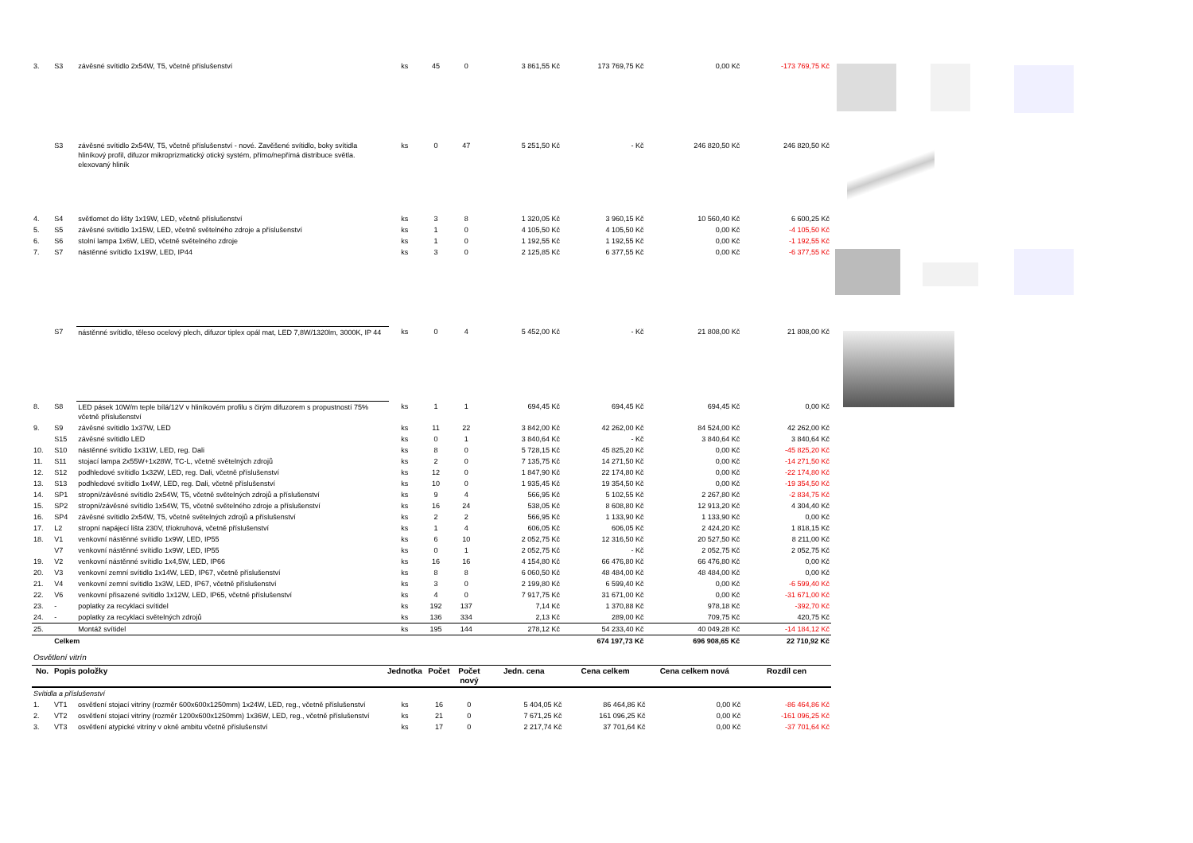| 3. | S3 | závěsné svítidlo 2x54W, T5, včetně příslušenství | ks | 45 | 0 | 3 861,55 Kč | 173 769,75 Kč | 0,00 Kč | -173 769,75 Kč |
| | S3 | závěsné svítidlo 2x54W, T5, včetně příslušenství - nové. Zavěšené svítidlo, boky svítidla hliníkový profil, difuzor mikroprizmatický otický systém, přímo/nepřímá distribuce světla. elexovaný hliník | ks | 0 | 47 | 5 251,50 Kč | - Kč | 246 820,50 Kč | 246 820,50 Kč |
| 4. | S4 | světlomet do lišty 1x19W, LED, včetně příslušenství | ks | 3 | 8 | 1 320,05 Kč | 3 960,15 Kč | 10 560,40 Kč | 6 600,25 Kč |
| 5. | S5 | závěsné svítidlo 1x15W, LED, včetně světelného zdroje a příslušenství | ks | 1 | 0 | 4 105,50 Kč | 4 105,50 Kč | 0,00 Kč | -4 105,50 Kč |
| 6. | S6 | stolní lampa 1x6W, LED, včetně světelného zdroje | ks | 1 | 0 | 1 192,55 Kč | 1 192,55 Kč | 0,00 Kč | -1 192,55 Kč |
| 7. | S7 | nástěnné svítidlo 1x19W, LED, IP44 | ks | 3 | 0 | 2 125,85 Kč | 6 377,55 Kč | 0,00 Kč | -6 377,55 Kč |
| | S7 | nástěnné svítidlo, těleso ocelový plech, difuzor tiplex opál mat, LED 7,8W/1320lm, 3000K, IP 44 | ks | 0 | 4 | 5 452,00 Kč | - Kč | 21 808,00 Kč | 21 808,00 Kč |
| 8. | S8 | LED pásek 10W/m teple bílá/12V v hliníkovém profilu s čirým difuzorem s propustností 75% včetně příslušenství | ks | 1 | 1 | 694,45 Kč | 694,45 Kč | 694,45 Kč | 0,00 Kč |
| 9. | S9 | závěsné svítidlo 1x37W, LED | ks | 11 | 22 | 3 842,00 Kč | 42 262,00 Kč | 84 524,00 Kč | 42 262,00 Kč |
| | S15 | závěsné svítidlo LED | ks | 0 | 1 | 3 840,64 Kč | - Kč | 3 840,64 Kč | 3 840,64 Kč |
| 10. | S10 | nástěnné svítidlo 1x31W, LED, reg. Dali | ks | 8 | 0 | 5 728,15 Kč | 45 825,20 Kč | 0,00 Kč | -45 825,20 Kč |
| 11. | S11 | stojací lampa 2x55W+1x28W, TC-L, včetně světelných zdrojů | ks | 2 | 0 | 7 135,75 Kč | 14 271,50 Kč | 0,00 Kč | -14 271,50 Kč |
| 12. | S12 | podhledové svítidlo 1x32W, LED, reg. Dali, včetně příslušenství | ks | 12 | 0 | 1 847,90 Kč | 22 174,80 Kč | 0,00 Kč | -22 174,80 Kč |
| 13. | S13 | podhledové svítidlo 1x4W, LED, reg. Dali, včetně příslušenství | ks | 10 | 0 | 1 935,45 Kč | 19 354,50 Kč | 0,00 Kč | -19 354,50 Kč |
| 14. | SP1 | stropní/závěsné svítidlo 2x54W, T5, včetně světelných zdrojů a příslušenství | ks | 9 | 4 | 566,95 Kč | 5 102,55 Kč | 2 267,80 Kč | -2 834,75 Kč |
| 15. | SP2 | stropní/závěsné svítidlo 1x54W, T5, včetně světelného zdroje a příslušenství | ks | 16 | 24 | 538,05 Kč | 8 608,80 Kč | 12 913,20 Kč | 4 304,40 Kč |
| 16. | SP4 | závěsné svítidlo 2x54W, T5, včetně světelných zdrojů a příslušenství | ks | 2 | 2 | 566,95 Kč | 1 133,90 Kč | 1 133,90 Kč | 0,00 Kč |
| 17. | L2 | stropní napájecí lišta 230V, tříokruhová, včetně příslušenství | ks | 1 | 4 | 606,05 Kč | 606,05 Kč | 2 424,20 Kč | 1 818,15 Kč |
| 18. | V1 | venkovní nástěnné svítidlo 1x9W, LED, IP55 | ks | 6 | 10 | 2 052,75 Kč | 12 316,50 Kč | 20 527,50 Kč | 8 211,00 Kč |
| | V7 | venkovní nástěnné svítidlo 1x9W, LED, IP55 | ks | 0 | 1 | 2 052,75 Kč | - Kč | 2 052,75 Kč | 2 052,75 Kč |
| 19. | V2 | venkovní nástěnné svítidlo 1x4,5W, LED, IP66 | ks | 16 | 16 | 4 154,80 Kč | 66 476,80 Kč | 66 476,80 Kč | 0,00 Kč |
| 20. | V3 | venkovní zemní svítidlo 1x14W, LED, IP67, včetně příslušenství | ks | 8 | 8 | 6 060,50 Kč | 48 484,00 Kč | 48 484,00 Kč | 0,00 Kč |
| 21. | V4 | venkovní zemní svítidlo 1x3W, LED, IP67, včetně příslušenství | ks | 3 | 0 | 2 199,80 Kč | 6 599,40 Kč | 0,00 Kč | -6 599,40 Kč |
| 22. | V6 | venkovní přisazené svítidlo 1x12W, LED, IP65, včetně příslušenství | ks | 4 | 0 | 7 917,75 Kč | 31 671,00 Kč | 0,00 Kč | -31 671,00 Kč |
| 23. | - | poplatky za recyklaci svítidel | ks | 192 | 137 | 7,14 Kč | 1 370,88 Kč | 978,18 Kč | -392,70 Kč |
| 24. | - | poplatky za recyklaci světelných zdrojů | ks | 136 | 334 | 2,13 Kč | 289,00 Kč | 709,75 Kč | 420,75 Kč |
| 25. | | Montáž svítidel | ks | 195 | 144 | 278,12 Kč | 54 233,40 Kč | 40 049,28 Kč | -14 184,12 Kč |
| | Celkem | | | | | | 674 197,73 Kč | 696 908,65 Kč | 22 710,92 Kč |
Osvětlení vitrín
| No. | Popis položky | | Jednotka | Počet | Počet nový | Jedn. cena | Cena celkem | Cena celkem nová | Rozdíl cen |
| --- | --- | --- | --- | --- | --- | --- | --- | --- | --- |
| Svítidla a příslušenství | | | | | | | | | |
| 1. | VT1 | osvětlení stojací vitríny (rozměr 600x600x1250mm) 1x24W, LED, reg., včetně příslušenství | ks | 16 | 0 | 5 404,05 Kč | 86 464,86 Kč | 0,00 Kč | -86 464,86 Kč |
| 2. | VT2 | osvětlení stojací vitríny (rozměr 1200x600x1250mm) 1x36W, LED, reg., včetně příslušenství | ks | 21 | 0 | 7 671,25 Kč | 161 096,25 Kč | 0,00 Kč | -161 096,25 Kč |
| 3. | VT3 | osvětlení atypické vitríny v okně ambitu včetně příslušenství | ks | 17 | 0 | 2 217,74 Kč | 37 701,64 Kč | 0,00 Kč | -37 701,64 Kč |